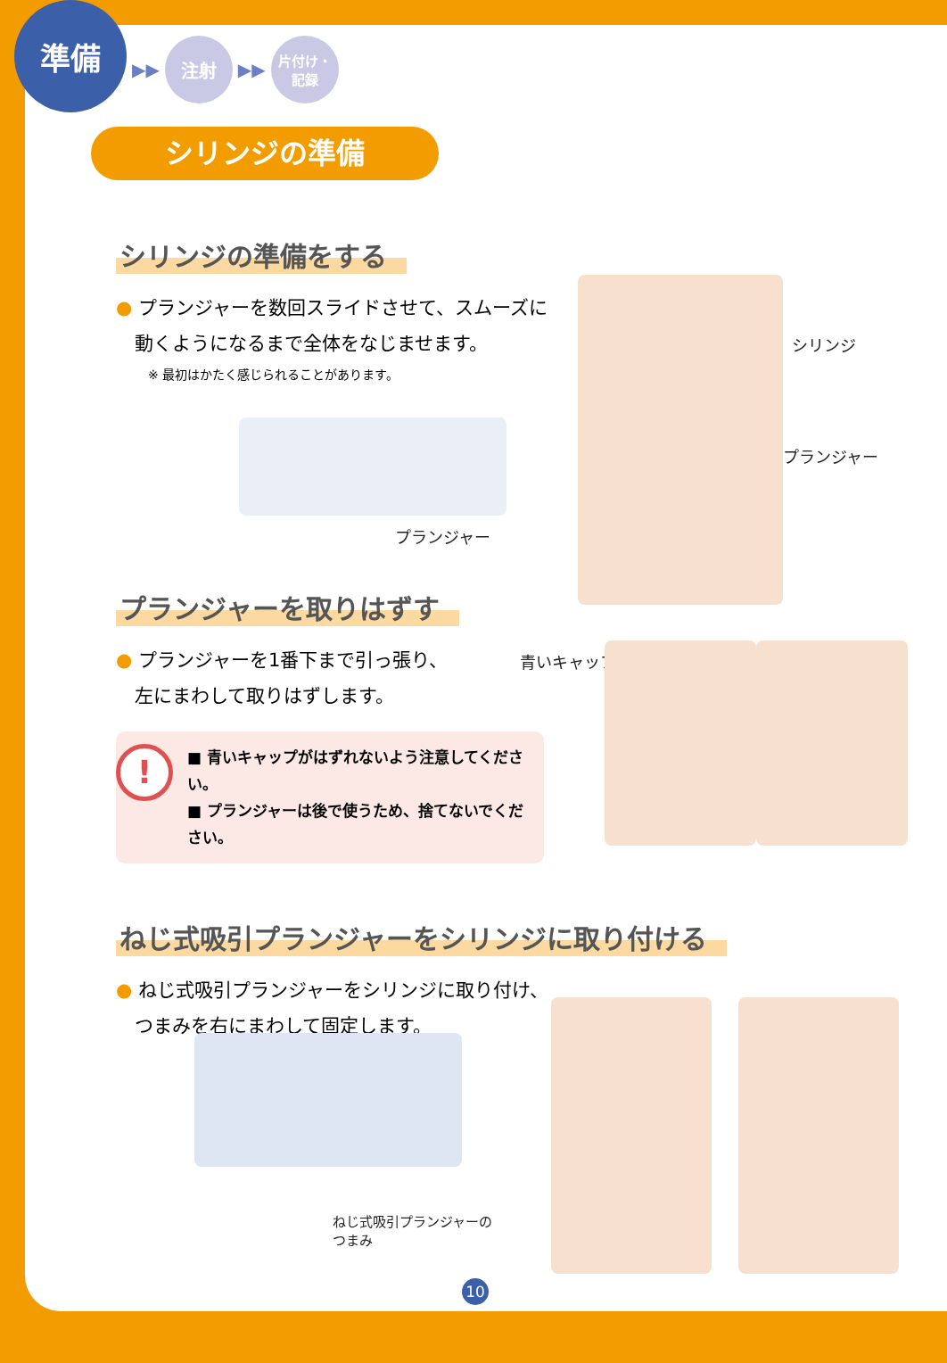準備
▶▶
注射
▶▶
片付け・
記録
シリンジの準備
シリンジの準備をする
● プランジャーを数回スライドさせて、スムーズに
　動くようになるまで全体をなじませます。
※ 最初はかたく感じられることがあります。
プランジャー
シリンジ
プランジャー
プランジャーを取りはずす
● プランジャーを1番下まで引っ張り、
　左にまわして取りはずします。
!
■ 青いキャップがはずれないよう注意してください。
■ プランジャーは後で使うため、捨てないでください。
青いキャップ
ねじ式吸引プランジャーをシリンジに取り付ける
● ねじ式吸引プランジャーをシリンジに取り付け、
　つまみを右にまわして固定します。
ねじ式吸引プランジャーの
つまみ
10